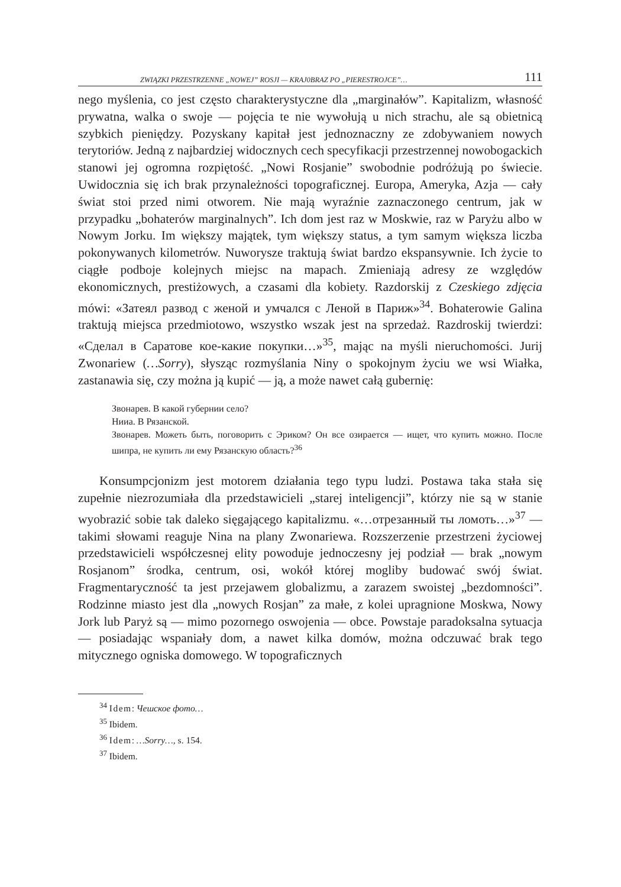ZWIĄZKI PRZESTRZENNE „NOWEJ” ROSJI — KRAJ0BRAZ PO „PIERESTROJCE”… 111
nego myślenia, co jest często charakterystyczne dla „marginałów”. Kapitalizm, własność prywatna, walka o swoje — pojęcia te nie wywołują u nich strachu, ale są obietnicą szybkich pieniędzy. Pozyskany kapitał jest jednoznaczny ze zdobywaniem nowych terytoriów. Jedną z najbardziej widocznych cech specyfikacji przestrzennej nowobogackich stanowi jej ogromna rozpiętość. „Nowi Rosjanie” swobodnie podróżują po świecie. Uwidocznia się ich brak przynależności topograficznej. Europa, Ameryka, Azja — cały świat stoi przed nimi otworem. Nie mają wyraźnie zaznaczonego centrum, jak w przypadku „bohaterów marginalnych”. Ich dom jest raz w Moskwie, raz w Paryżu albo w Nowym Jorku. Im większy majątek, tym większy status, a tym samym większa liczba pokonywanych kilometrów. Nuworysze traktują świat bardzo ekspansywnie. Ich życie to ciągłe podboje kolejnych miejsc na mapach. Zmieniają adresy ze względów ekonomicznych, prestiżowych, a czasami dla kobiety. Razdorskij z Czeskiego zdjęcia mówi: «Затеял развод с женой и умчался с Леной в Париж»<sup>34</sup>. Bohaterowie Galina traktują miejsca przedmiotowo, wszystko wszak jest na sprzedaż. Razdroskij twierdzi: «Сделал в Саратове кое-какие покупки…»<sup>35</sup>, mając na myśli nieruchomości. Jurij Zwonariew (…Sorry), słysząc rozmyślania Niny o spokojnym życiu we wsi Wiałka, zastanawia się, czy można ją kupić — ją, a może nawet całą gubernię:
Звонарев. В какой губернии село?
Нииа. В Рязанской.
Звонарев. Можеть быть, поговорить с Эриком? Он все озирается — ищет, что купить можно. После шипра, не купить ли ему Рязанскую область?<sup>36</sup>
Konsumpcjonizm jest motorem działania tego typu ludzi. Postawa taka stała się zupełnie niezrozumiała dla przedstawicieli „starej inteligencji”, którzy nie są w stanie wyobrazić sobie tak daleko sięgającego kapitalizmu. «…отрезанный ты ломоть…»<sup>37</sup> — takimi słowami reaguje Nina na plany Zwonariewa. Rozszerzenie przestrzeni życiowej przedstawicieli współczesnej elity powoduje jednoczesny jej podział — brak „nowym Rosjanom” środka, centrum, osi, wokół której mogliby budować swój świat. Fragmentaryczność ta jest przejawem globalizmu, a zarazem swoistej „bezdomności”. Rodzinne miasto jest dla „nowych Rosjan” za małe, z kolei upragnione Moskwa, Nowy Jork lub Paryż są — mimo pozornego oswojenia — obce. Powstaje paradoksalna sytuacja — posiadając wspaniały dom, a nawet kilka domów, można odczuwać brak tego mitycznego ogniska domowego. W topograficznych
<sup>34</sup> Idem: Чешское фото…
<sup>35</sup> Ibidem.
<sup>36</sup> Idem: …Sorry…, s. 154.
<sup>37</sup> Ibidem.